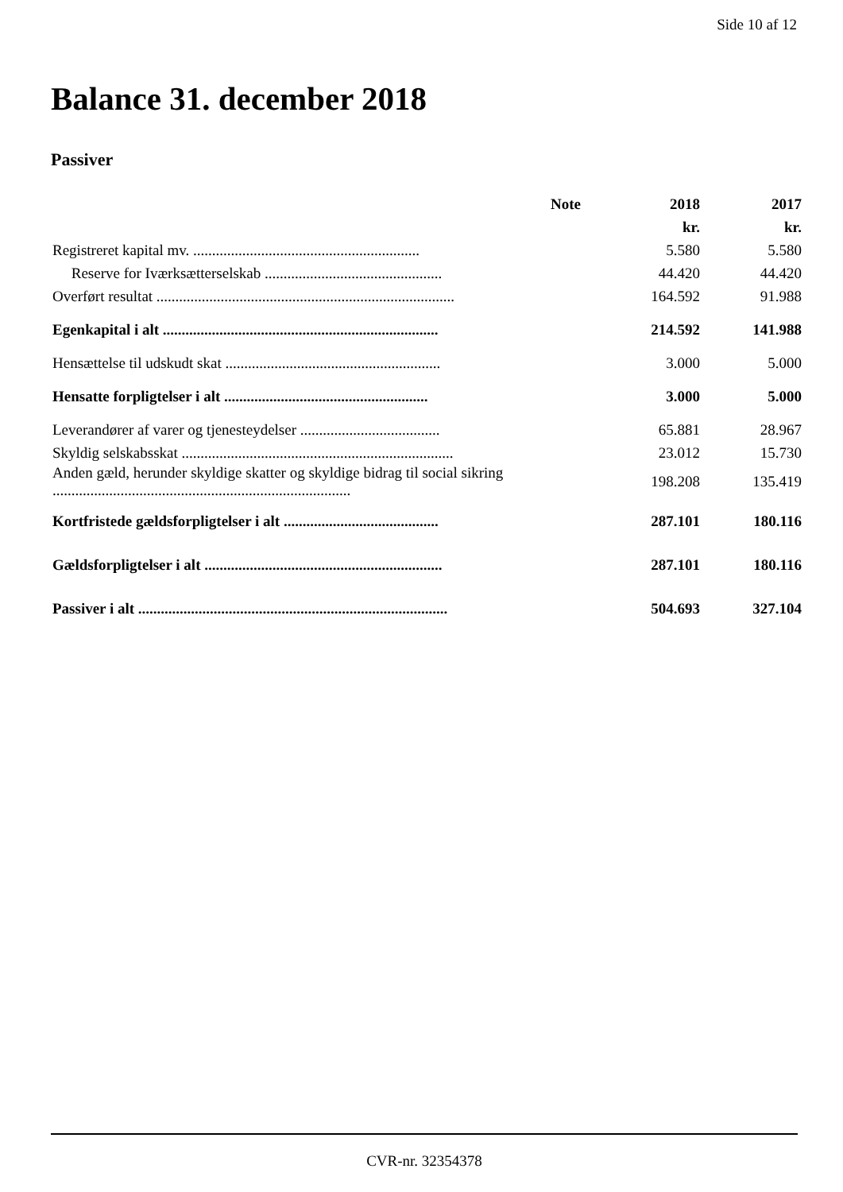Side 10 af 12
Balance 31. december 2018
Passiver
| | Note | 2018 | 2017 |
| --- | --- | --- | --- |
| | | kr. | kr. |
| Registreret kapital mv. ............................................................ | | 5.580 | 5.580 |
| Reserve for Iværksætterselskab ............................................... | | 44.420 | 44.420 |
| Overført resultat ............................................................................... | | 164.592 | 91.988 |
| Egenkapital i alt ......................................................................... | | 214.592 | 141.988 |
| Hensættelse til udskudt skat ......................................................... | | 3.000 | 5.000 |
| Hensatte forpligtelser i alt ...................................................... | | 3.000 | 5.000 |
| Leverandører af varer og tjenesteydelser ..................................... | | 65.881 | 28.967 |
| Skyldig selskabsskat ........................................................................ | | 23.012 | 15.730 |
| Anden gæld, herunder skyldige skatter og skyldige bidrag til social sikring ............................................................................... | | 198.208 | 135.419 |
| Kortfristede gældsforpligtelser i alt ......................................... | | 287.101 | 180.116 |
| Gældsforpligtelser i alt ............................................................... | | 287.101 | 180.116 |
| Passiver i alt .................................................................................. | | 504.693 | 327.104 |
CVR-nr. 32354378